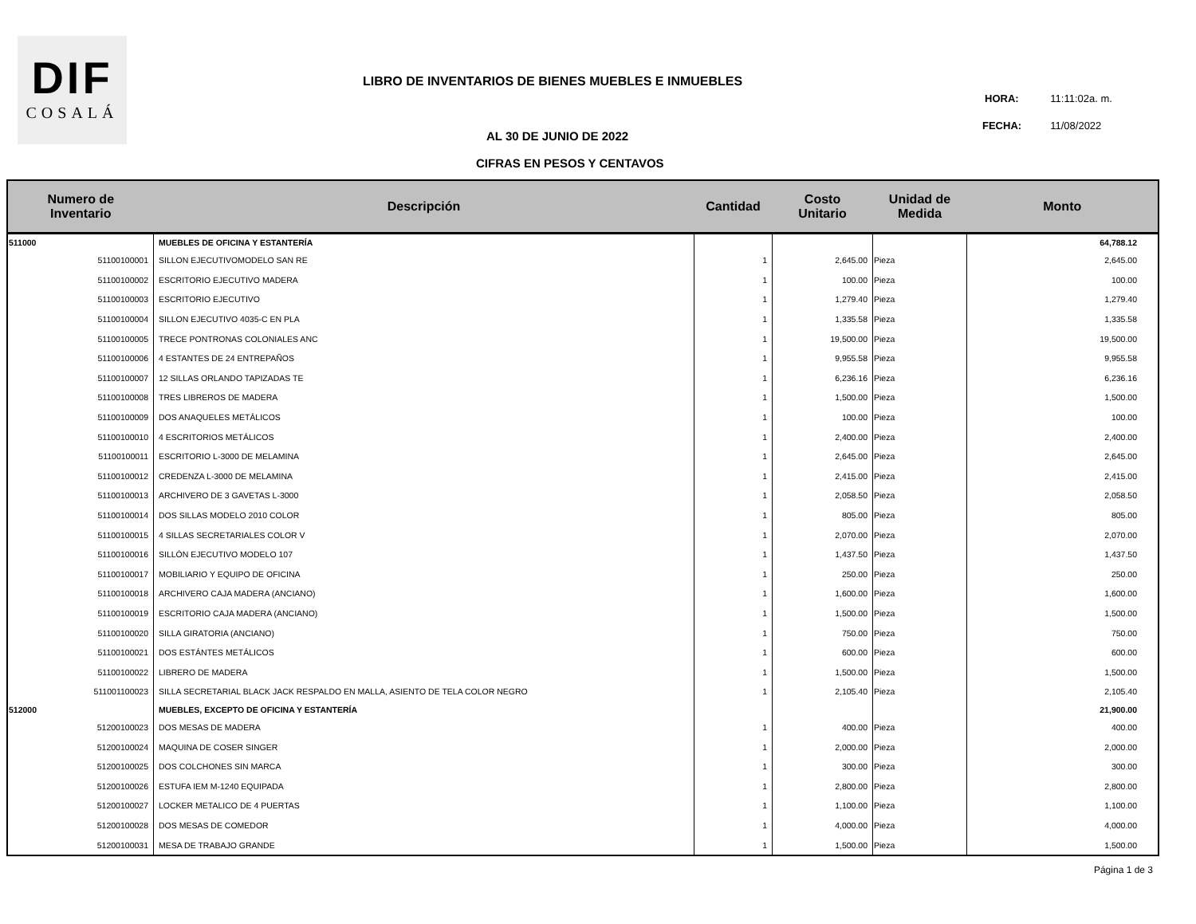DIF
COSALÁ
LIBRO DE INVENTARIOS DE BIENES MUEBLES E INMUEBLES
HORA: 11:11:02a. m.
FECHA: 11/08/2022
AL 30 DE JUNIO DE 2022
CIFRAS EN PESOS Y CENTAVOS
| Numero de Inventario | Descripción | Cantidad | Costo Unitario | Unidad de Medida | Monto |
| --- | --- | --- | --- | --- | --- |
| 511000 | MUEBLES DE OFICINA Y ESTANTERÍA | | | | 64,788.12 |
| 51100100001 | SILLON EJECUTIVOMODELO SAN RE | 1 | 2,645.00 | Pieza | 2,645.00 |
| 51100100002 | ESCRITORIO EJECUTIVO MADERA | 1 | 100.00 | Pieza | 100.00 |
| 51100100003 | ESCRITORIO EJECUTIVO | 1 | 1,279.40 | Pieza | 1,279.40 |
| 51100100004 | SILLON EJECUTIVO 4035-C EN PLA | 1 | 1,335.58 | Pieza | 1,335.58 |
| 51100100005 | TRECE PONTRONAS COLONIALES ANC | 1 | 19,500.00 | Pieza | 19,500.00 |
| 51100100006 | 4 ESTANTES DE 24 ENTREPAÑOS | 1 | 9,955.58 | Pieza | 9,955.58 |
| 51100100007 | 12 SILLAS ORLANDO TAPIZADAS TE | 1 | 6,236.16 | Pieza | 6,236.16 |
| 51100100008 | TRES LIBREROS DE MADERA | 1 | 1,500.00 | Pieza | 1,500.00 |
| 51100100009 | DOS ANAQUELES METÁLICOS | 1 | 100.00 | Pieza | 100.00 |
| 51100100010 | 4 ESCRITORIOS METÁLICOS | 1 | 2,400.00 | Pieza | 2,400.00 |
| 51100100011 | ESCRITORIO L-3000 DE MELAMINA | 1 | 2,645.00 | Pieza | 2,645.00 |
| 51100100012 | CREDENZA L-3000 DE MELAMINA | 1 | 2,415.00 | Pieza | 2,415.00 |
| 51100100013 | ARCHIVERO DE 3 GAVETAS L-3000 | 1 | 2,058.50 | Pieza | 2,058.50 |
| 51100100014 | DOS SILLAS MODELO 2010 COLOR | 1 | 805.00 | Pieza | 805.00 |
| 51100100015 | 4 SILLAS SECRETARIALES COLOR V | 1 | 2,070.00 | Pieza | 2,070.00 |
| 51100100016 | SILLÓN EJECUTIVO MODELO 107 | 1 | 1,437.50 | Pieza | 1,437.50 |
| 51100100017 | MOBILIARIO Y EQUIPO DE OFICINA | 1 | 250.00 | Pieza | 250.00 |
| 51100100018 | ARCHIVERO CAJA MADERA (ANCIANO) | 1 | 1,600.00 | Pieza | 1,600.00 |
| 51100100019 | ESCRITORIO CAJA MADERA (ANCIANO) | 1 | 1,500.00 | Pieza | 1,500.00 |
| 51100100020 | SILLA GIRATORIA (ANCIANO) | 1 | 750.00 | Pieza | 750.00 |
| 51100100021 | DOS ESTÁNTES METÁLICOS | 1 | 600.00 | Pieza | 600.00 |
| 51100100022 | LIBRERO DE MADERA | 1 | 1,500.00 | Pieza | 1,500.00 |
| 511001100023 | SILLA SECRETARIAL BLACK JACK RESPALDO EN MALLA, ASIENTO DE TELA COLOR NEGRO | 1 | 2,105.40 | Pieza | 2,105.40 |
| 512000 | MUEBLES, EXCEPTO DE OFICINA Y ESTANTERÍA | | | | 21,900.00 |
| 51200100023 | DOS MESAS DE MADERA | 1 | 400.00 | Pieza | 400.00 |
| 51200100024 | MAQUINA DE COSER SINGER | 1 | 2,000.00 | Pieza | 2,000.00 |
| 51200100025 | DOS COLCHONES SIN MARCA | 1 | 300.00 | Pieza | 300.00 |
| 51200100026 | ESTUFA IEM M-1240 EQUIPADA | 1 | 2,800.00 | Pieza | 2,800.00 |
| 51200100027 | LOCKER METALICO DE 4 PUERTAS | 1 | 1,100.00 | Pieza | 1,100.00 |
| 51200100028 | DOS MESAS DE COMEDOR | 1 | 4,000.00 | Pieza | 4,000.00 |
| 51200100031 | MESA DE TRABAJO GRANDE | 1 | 1,500.00 | Pieza | 1,500.00 |
Página 1 de 3